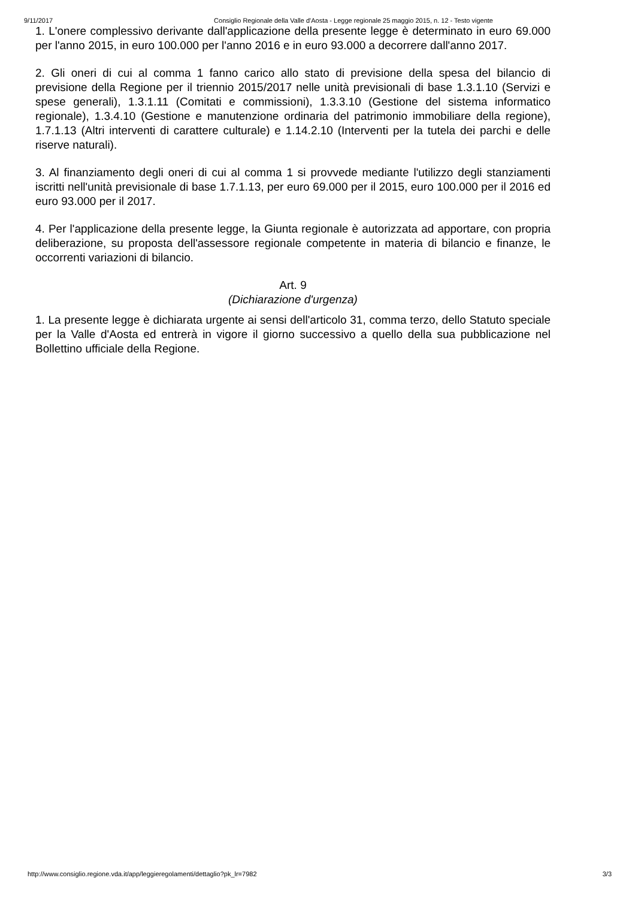9/11/2017 Consiglio Regionale della Valle d'Aosta - Legge regionale 25 maggio 2015, n. 12 - Testo vigente
1. L'onere complessivo derivante dall'applicazione della presente legge è determinato in euro 69.000 per l'anno 2015, in euro 100.000 per l'anno 2016 e in euro 93.000 a decorrere dall'anno 2017.
2. Gli oneri di cui al comma 1 fanno carico allo stato di previsione della spesa del bilancio di previsione della Regione per il triennio 2015/2017 nelle unità previsionali di base 1.3.1.10 (Servizi e spese generali), 1.3.1.11 (Comitati e commissioni), 1.3.3.10 (Gestione del sistema informatico regionale), 1.3.4.10 (Gestione e manutenzione ordinaria del patrimonio immobiliare della regione), 1.7.1.13 (Altri interventi di carattere culturale) e 1.14.2.10 (Interventi per la tutela dei parchi e delle riserve naturali).
3. Al finanziamento degli oneri di cui al comma 1 si provvede mediante l'utilizzo degli stanziamenti iscritti nell'unità previsionale di base 1.7.1.13, per euro 69.000 per il 2015, euro 100.000 per il 2016 ed euro 93.000 per il 2017.
4. Per l'applicazione della presente legge, la Giunta regionale è autorizzata ad apportare, con propria deliberazione, su proposta dell'assessore regionale competente in materia di bilancio e finanze, le occorrenti variazioni di bilancio.
Art. 9
(Dichiarazione d'urgenza)
1. La presente legge è dichiarata urgente ai sensi dell'articolo 31, comma terzo, dello Statuto speciale per la Valle d'Aosta ed entrerà in vigore il giorno successivo a quello della sua pubblicazione nel Bollettino ufficiale della Regione.
http://www.consiglio.regione.vda.it/app/leggieregolamenti/dettaglio?pk_lr=7982 3/3